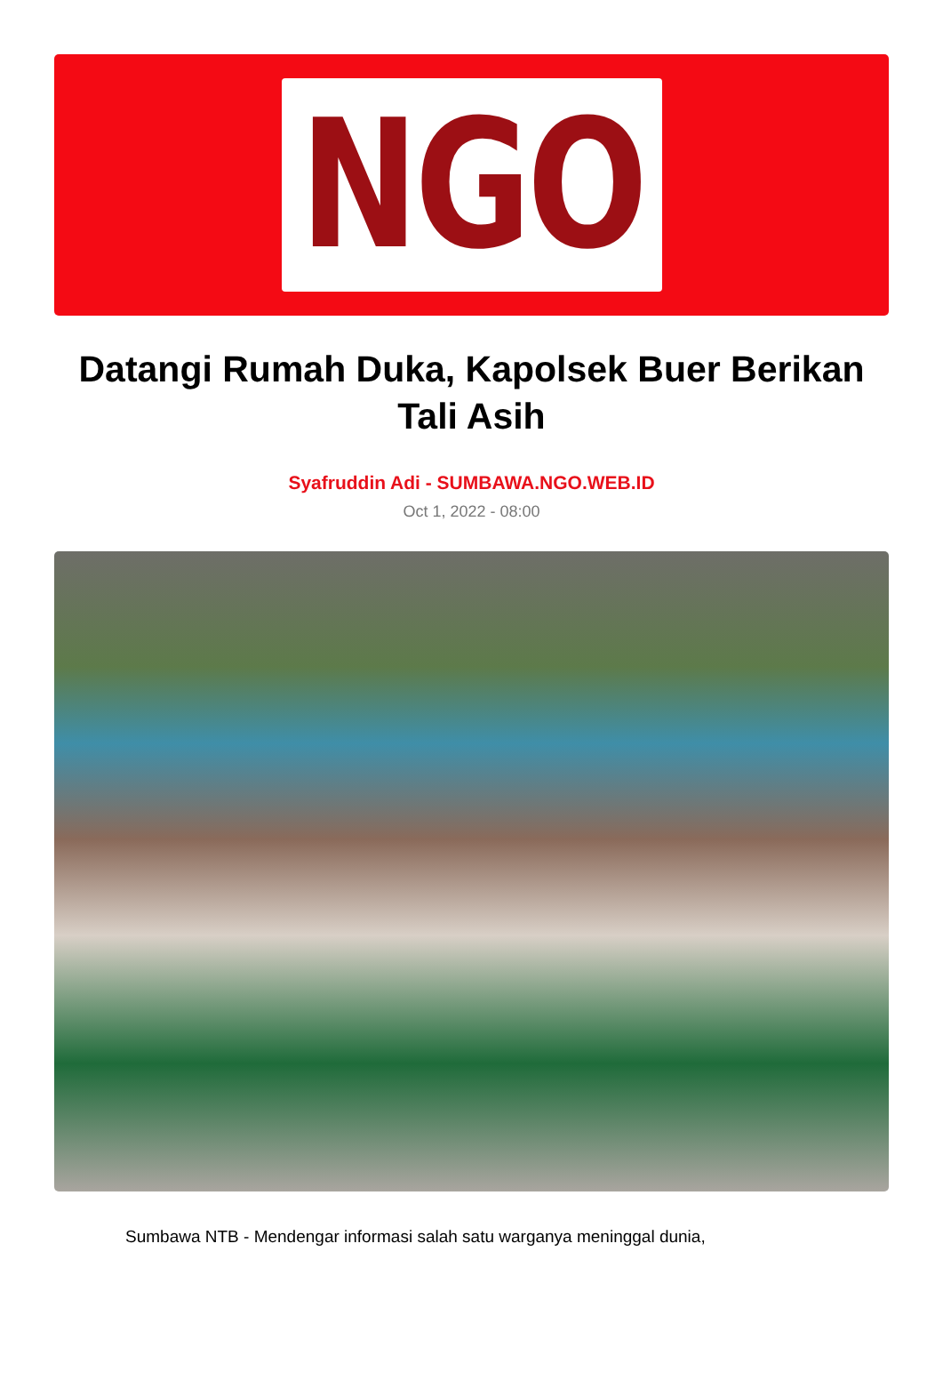NGO
Datangi Rumah Duka, Kapolsek Buer Berikan Tali Asih
Syafruddin Adi - SUMBAWA.NGO.WEB.ID
Oct 1, 2022 - 08:00
Sumbawa NTB - Mendengar informasi salah satu warganya meninggal dunia,